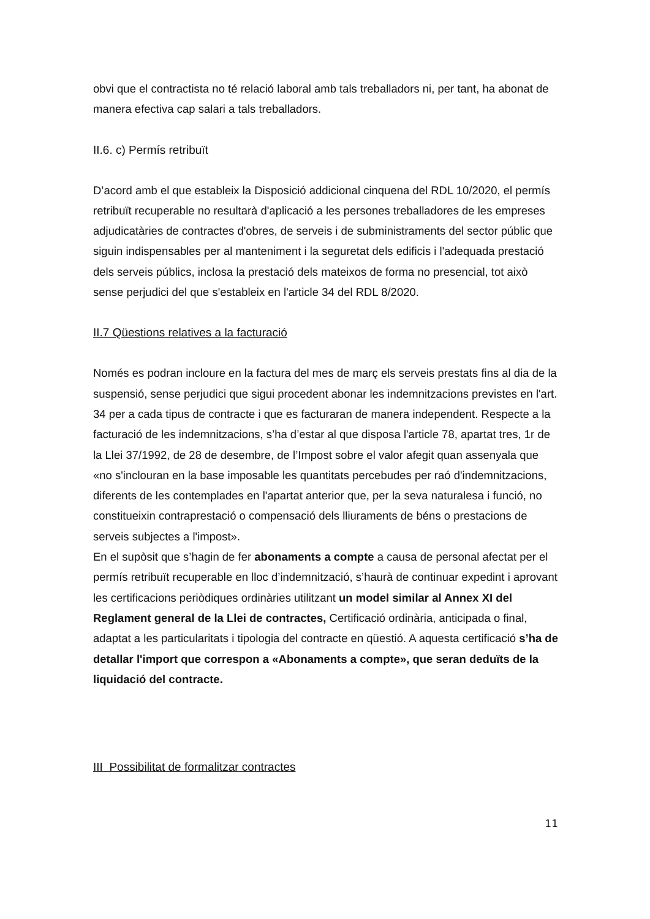obvi que el contractista no té relació laboral amb tals treballadors ni, per tant, ha abonat de manera efectiva cap salari a tals treballadors.
II.6. c) Permís retribuït
D’acord amb el que estableix la Disposició addicional cinquena del RDL 10/2020, el permís retribuït recuperable no resultarà d'aplicació a les persones treballadores de les empreses adjudicatàries de contractes d'obres, de serveis i de subministraments del sector públic que siguin indispensables per al manteniment i la seguretat dels edificis i l'adequada prestació dels serveis públics, inclosa la prestació dels mateixos de forma no presencial, tot això sense perjudici del que s'estableix en l'article 34 del RDL 8/2020.
II.7 Qüestions relatives a la facturació
Només es podran incloure en la factura del mes de març els serveis prestats fins al dia de la suspensió, sense perjudici que sigui procedent abonar les indemnitzacions previstes en l'art. 34 per a cada tipus de contracte i que es facturaran de manera independent. Respecte a la facturació de les indemnitzacions, s’ha d’estar al que disposa l'article 78, apartat tres, 1r de la Llei 37/1992, de 28 de desembre, de l’Impost sobre el valor afegit quan assenyala que «no s'inclouran en la base imposable les quantitats percebudes per raó d'indemnitzacions, diferents de les contemplades en l'apartat anterior que, per la seva naturalesa i funció, no constitueixin contraprestació o compensació dels lliuraments de béns o prestacions de serveis subjectes a l'impost».
En el supòsit que s’hagin de fer abonaments a compte a causa de personal afectat per el permís retribuït recuperable en lloc d’indemnització, s’haurà de continuar expedint i aprovant les certificacions periòdiques ordinàries utilitzant un model similar al Annex XI del Reglament general de la Llei de contractes, Certificació ordinària, anticipada o final, adaptat a les particularitats i tipologia del contracte en qüestió. A aquesta certificació s’ha de detallar l'import que correspon a «Abonaments a compte», que seran deduïts de la liquidació del contracte.
III Possibilitat de formalitzar contractes
11